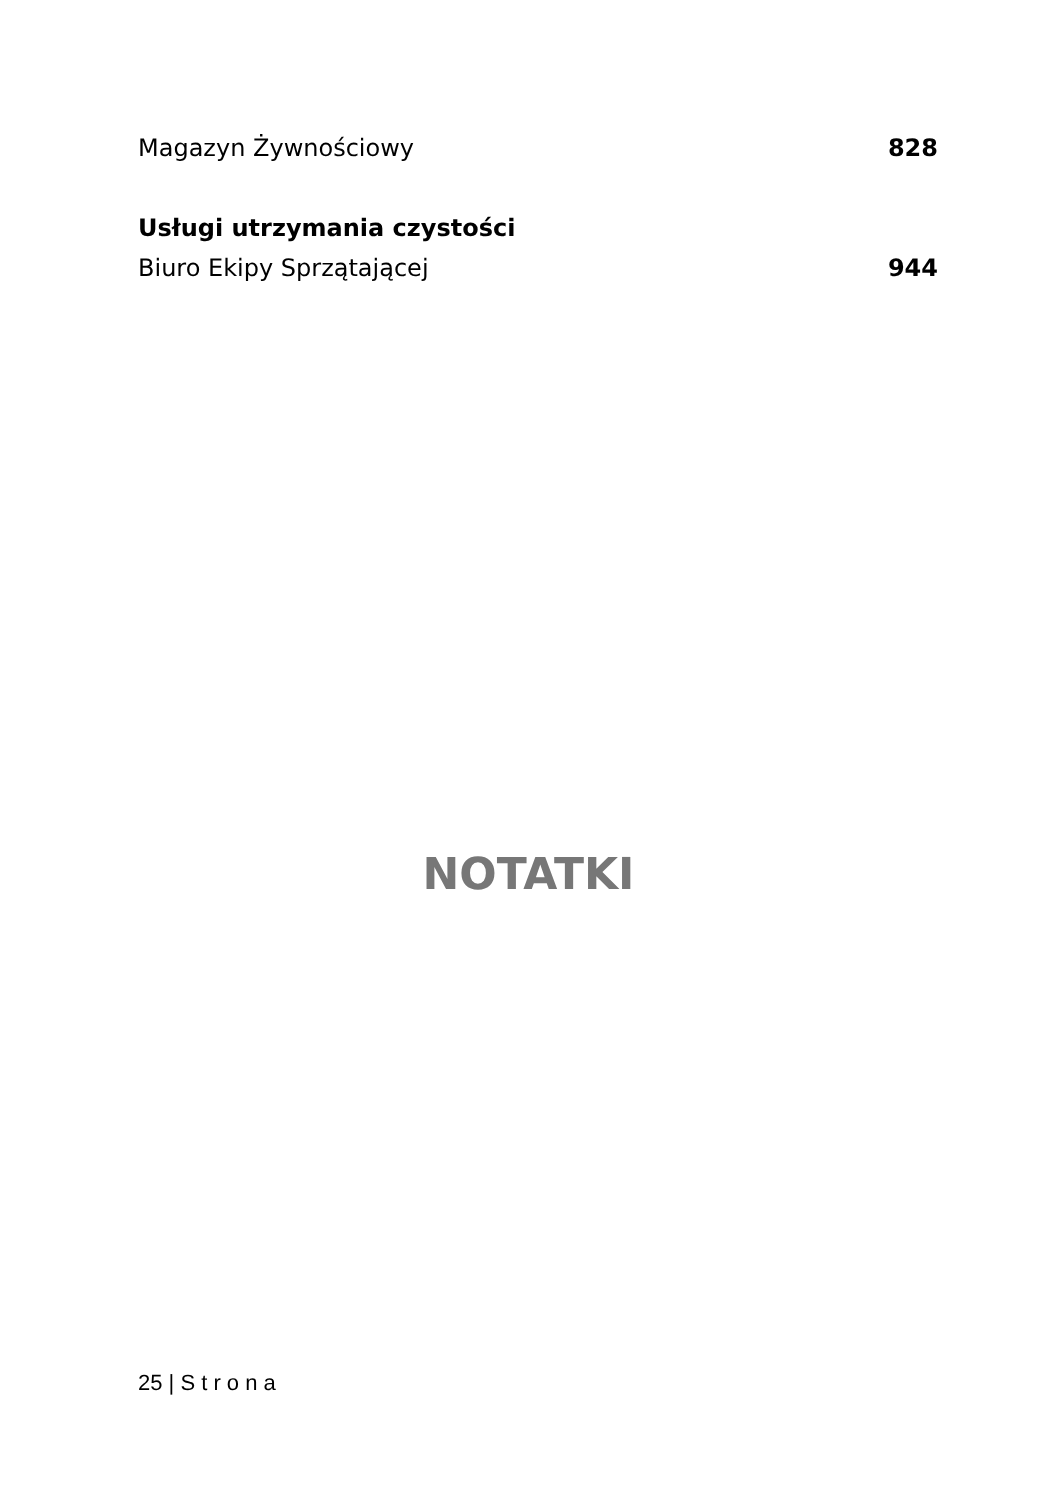| Magazyn Żywnościowy | 828 |
| Usługi utrzymania czystości | |
| Biuro Ekipy Sprzątającej | 944 |
NOTATKI
25 | S t r o n a